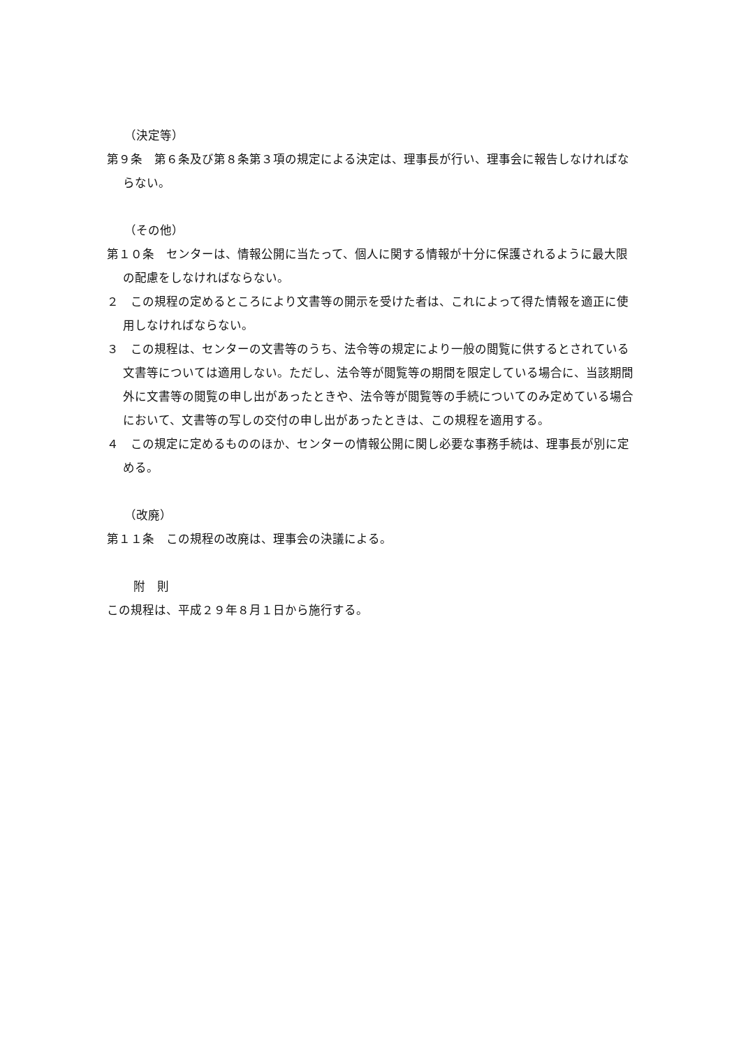（決定等）
第９条　第６条及び第８条第３項の規定による決定は、理事長が行い、理事会に報告しなければならない。
（その他）
第１０条　センターは、情報公開に当たって、個人に関する情報が十分に保護されるように最大限の配慮をしなければならない。
２　この規程の定めるところにより文書等の開示を受けた者は、これによって得た情報を適正に使用しなければならない。
３　この規程は、センターの文書等のうち、法令等の規定により一般の閲覧に供するとされている文書等については適用しない。ただし、法令等が閲覧等の期間を限定している場合に、当該期間外に文書等の閲覧の申し出があったときや、法令等が閲覧等の手続についてのみ定めている場合において、文書等の写しの交付の申し出があったときは、この規程を適用する。
４　この規定に定めるもののほか、センターの情報公開に関し必要な事務手続は、理事長が別に定める。
（改廃）
第１１条　この規程の改廃は、理事会の決議による。
附　則
この規程は、平成２９年８月１日から施行する。